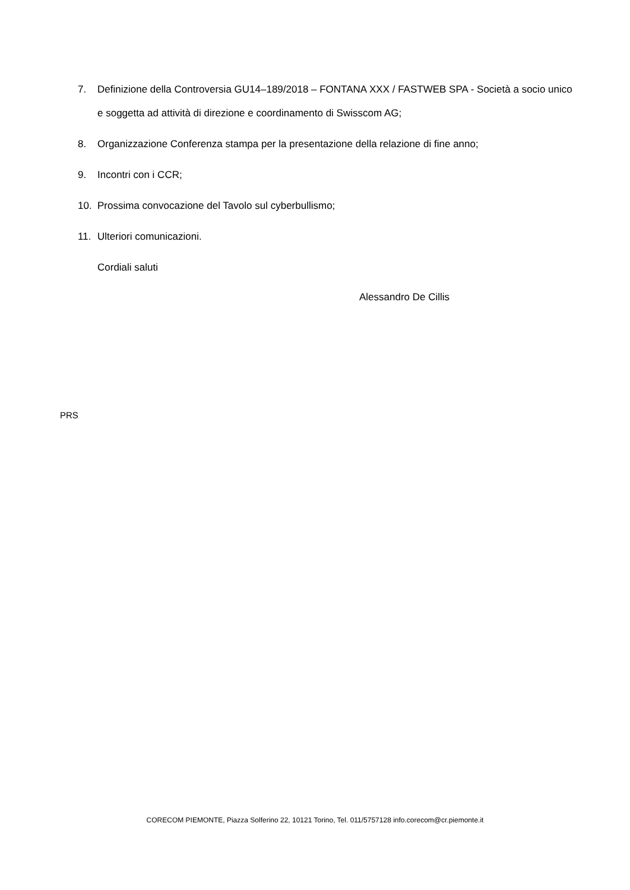7. Definizione della Controversia GU14–189/2018 – FONTANA XXX / FASTWEB SPA - Società a socio unico e soggetta ad attività di direzione e coordinamento di Swisscom AG;
8. Organizzazione Conferenza stampa per la presentazione della relazione di fine anno;
9. Incontri con i CCR;
10. Prossima convocazione del Tavolo sul cyberbullismo;
11. Ulteriori comunicazioni.
Cordiali saluti
Alessandro De Cillis
PRS
CORECOM PIEMONTE, Piazza Solferino 22, 10121 Torino, Tel. 011/5757128 info.corecom@cr.piemonte.it